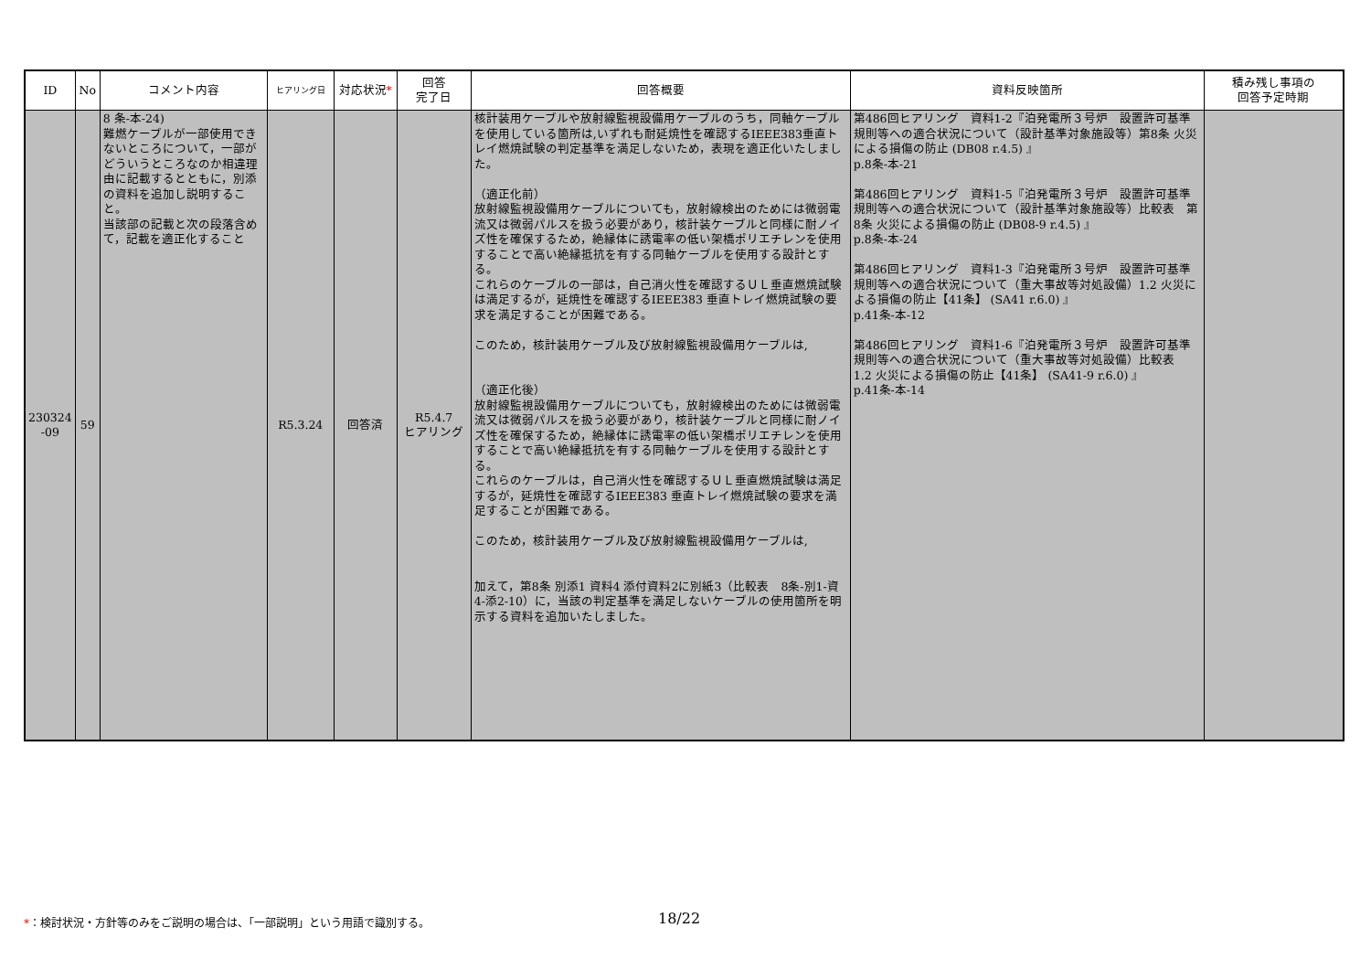| ID | No | コメント内容 | ヒアリング日 | 対応状況 * | 回答 完了日 | 回答概要 | 資料反映箇所 | 積み残し事項の 回答予定時期 |
| --- | --- | --- | --- | --- | --- | --- | --- | --- |
| 230324 -09 | 59 | 8 条-本-24) 難燃ケーブルが一部使用できないところについて，一部がどういうところなのか相違理由に記載するとともに，別添の資料を追加し説明すること。 当該部の記載と次の段落含めて，記載を適正化すること | R5.3.24 | 回答済 | R5.4.7 ヒアリング | 核計装用ケーブルや放射線監視設備用ケーブルのうち，同軸ケーブルを使用している箇所は,いずれも耐延焼性を確認するIEEE383垂直トレイ燃焼試験の判定基準を満足しないため，表現を適正化いたしました。 （適正化前） 放射線監視設備用ケーブルについても，放射線検出のためには微弱電流又は微弱パルスを扱う必要があり，核計装ケーブルと同様に耐ノイズ性を確保するため，絶縁体に誘電率の低い架橋ポリエチレンを使用することで高い絶縁抵抗を有する同軸ケーブルを使用する設計とする。 これらのケーブルの一部は，自己消火性を確認するＵＬ垂直燃焼試験は満足するが，延焼性を確認するIEEE383 垂直トレイ燃焼試験の要求を満足することが困難である。 このため，核計装用ケーブル及び放射線監視設備用ケーブルは, （適正化後） 放射線監視設備用ケーブルについても，放射線検出のためには微弱電流又は微弱パルスを扱う必要があり，核計装ケーブルと同様に耐ノイズ性を確保するため，絶縁体に誘電率の低い架橋ポリエチレンを使用することで高い絶縁抵抗を有する同軸ケーブルを使用する設計とする。 これらのケーブルは，自己消火性を確認するＵＬ垂直燃焼試験は満足するが，延焼性を確認するIEEE383 垂直トレイ燃焼試験の要求を満足することが困難である。 このため，核計装用ケーブル及び放射線監視設備用ケーブルは, 加えて，第8条 別添1 資料4 添付資料2に別紙3（比較表 8条-別1-資4-添2-10）に，当該の判定基準を満足しないケーブルの使用箇所を明示する資料を追加いたしました。 | 第486回ヒアリング 資料1-2『泊発電所３号炉 設置許可基準規則等への適合状況について（設計基準対象施設等）第8条 火災による損傷の防止 (DB08 r.4.5) 』 p.8条-本-21 第486回ヒアリング 資料1-5『泊発電所３号炉 設置許可基準規則等への適合状況について（設計基準対象施設等）比較表 第8条 火災による損傷の防止 (DB08-9 r.4.5) 』 p.8条-本-24 第486回ヒアリング 資料1-3『泊発電所３号炉 設置許可基準規則等への適合状況について（重大事故等対処設備）1.2 火災による損傷の防止【41条】 (SA41 r.6.0) 』 p.41条-本-12 第486回ヒアリング 資料1-6『泊発電所３号炉 設置許可基準規則等への適合状況について（重大事故等対処設備）比較表 1.2 火災による損傷の防止【41条】 (SA41-9 r.6.0) 』 p.41条-本-14 | |
*：検討状況・方針等のみをご説明の場合は、「一部説明」という用語で識別する。
18/22